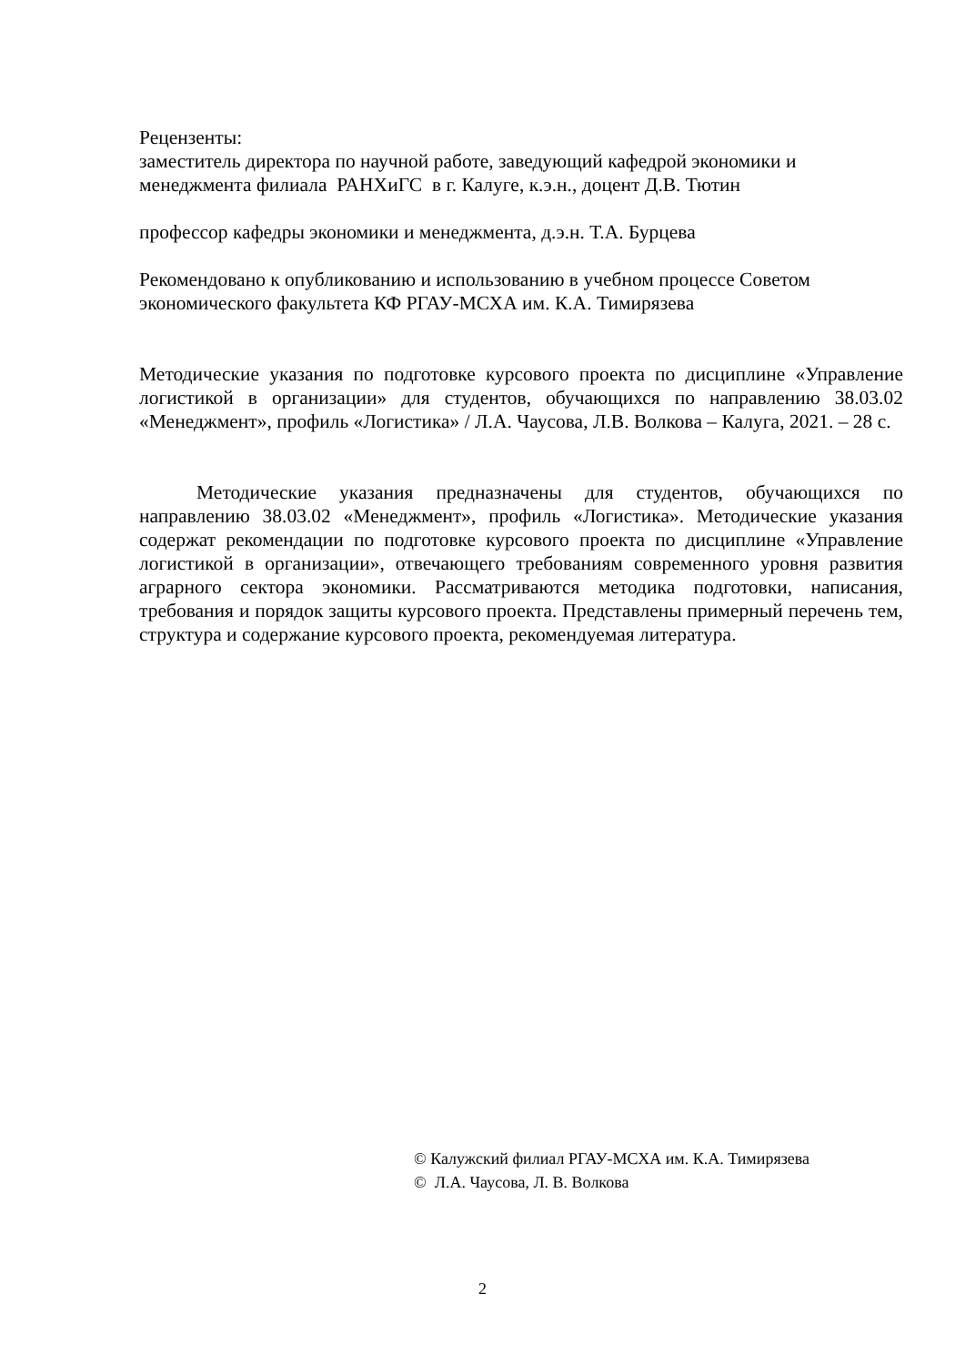Рецензенты:
заместитель директора по научной работе, заведующий кафедрой экономики и менеджмента филиала РАНХиГС в г. Калуге, к.э.н., доцент Д.В. Тютин
профессор кафедры экономики и менеджмента, д.э.н. Т.А. Бурцева
Рекомендовано к опубликованию и использованию в учебном процессе Советом экономического факультета КФ РГАУ-МСХА им. К.А. Тимирязева
Методические указания по подготовке курсового проекта по дисциплине «Управление логистикой в организации» для студентов, обучающихся по направлению 38.03.02 «Менеджмент», профиль «Логистика» / Л.А. Чаусова, Л.В. Волкова – Калуга, 2021. – 28 с.
Методические указания предназначены для студентов, обучающихся по направлению 38.03.02 «Менеджмент», профиль «Логистика». Методические указания содержат рекомендации по подготовке курсового проекта по дисциплине «Управление логистикой в организации», отвечающего требованиям современного уровня развития аграрного сектора экономики. Рассматриваются методика подготовки, написания, требования и порядок защиты курсового проекта. Представлены примерный перечень тем, структура и содержание курсового проекта, рекомендуемая литература.
© Калужский филиал РГАУ-МСХА им. К.А. Тимирязева
© Л.А. Чаусова, Л. В. Волкова
2